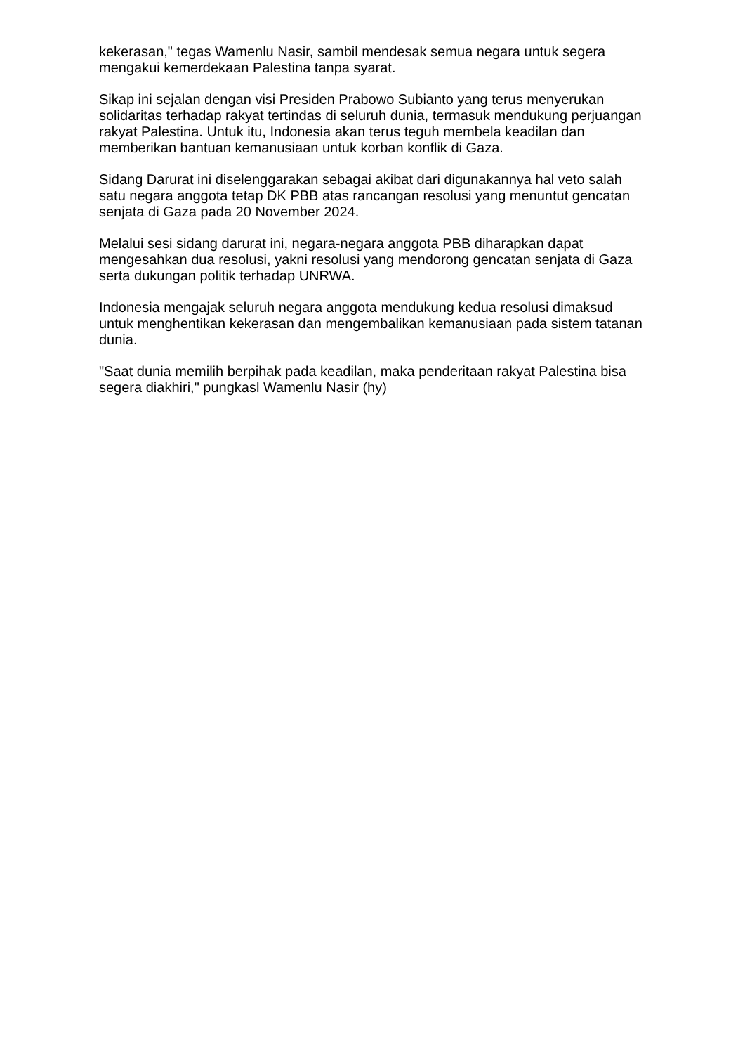kekerasan," tegas Wamenlu Nasir, sambil mendesak semua negara untuk segera mengakui kemerdekaan Palestina tanpa syarat.
Sikap ini sejalan dengan visi Presiden Prabowo Subianto yang terus menyerukan solidaritas terhadap rakyat tertindas di seluruh dunia, termasuk mendukung perjuangan rakyat Palestina. Untuk itu, Indonesia akan terus teguh membela keadilan dan memberikan bantuan kemanusiaan untuk korban konflik di Gaza.
Sidang Darurat ini diselenggarakan sebagai akibat dari digunakannya hal veto salah satu negara anggota tetap DK PBB atas rancangan resolusi yang menuntut gencatan senjata di Gaza pada 20 November 2024.
Melalui sesi sidang darurat ini, negara-negara anggota PBB diharapkan dapat mengesahkan dua resolusi, yakni resolusi yang mendorong gencatan senjata di Gaza serta dukungan politik terhadap UNRWA.
Indonesia mengajak seluruh negara anggota mendukung kedua resolusi dimaksud untuk menghentikan kekerasan dan mengembalikan kemanusiaan pada sistem tatanan dunia.
"Saat dunia memilih berpihak pada keadilan, maka penderitaan rakyat Palestina bisa segera diakhiri," pungkasl Wamenlu Nasir (hy)